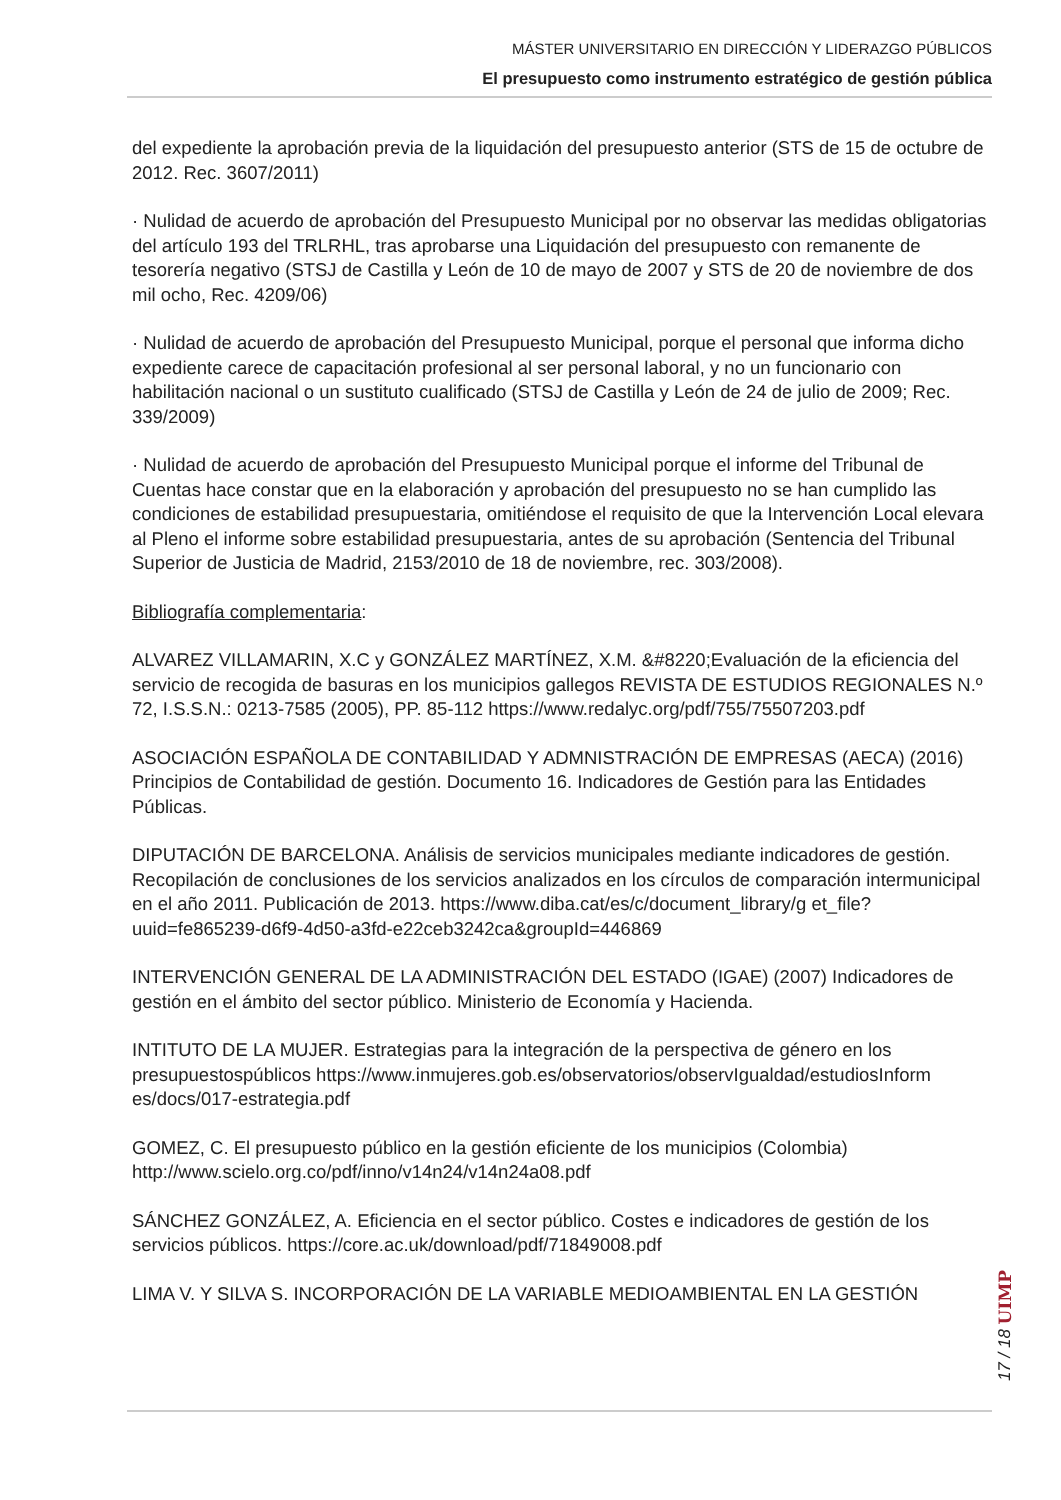MÁSTER UNIVERSITARIO EN DIRECCIÓN Y LIDERAZGO PÚBLICOS
El presupuesto como instrumento estratégico de gestión pública
del expediente la aprobación previa de la liquidación del presupuesto anterior (STS de 15 de octubre de 2012. Rec. 3607/2011)
· Nulidad de acuerdo de aprobación del Presupuesto Municipal por no observar las medidas obligatorias del artículo 193 del TRLRHL, tras aprobarse una Liquidación del presupuesto con remanente de tesorería negativo (STSJ de Castilla y León de 10 de mayo de 2007 y STS de 20 de noviembre de dos mil ocho, Rec. 4209/06)
· Nulidad de acuerdo de aprobación del Presupuesto Municipal, porque el personal que informa dicho expediente carece de capacitación profesional al ser personal laboral, y no un funcionario con habilitación nacional o un sustituto cualificado (STSJ de Castilla y León de 24 de julio de 2009; Rec. 339/2009)
· Nulidad de acuerdo de aprobación del Presupuesto Municipal porque el informe del Tribunal de Cuentas hace constar que en la elaboración y aprobación del presupuesto no se han cumplido las condiciones de estabilidad presupuestaria, omitiéndose el requisito de que la Intervención Local elevara al Pleno el informe sobre estabilidad presupuestaria, antes de su aprobación (Sentencia del Tribunal Superior de Justicia de Madrid, 2153/2010 de 18 de noviembre, rec. 303/2008).
Bibliografía complementaria:
ALVAREZ VILLAMARIN, X.C y GONZÁLEZ MARTÍNEZ, X.M. &#8220;Evaluación de la eficiencia del servicio de recogida de basuras en los municipios gallegos REVISTA DE ESTUDIOS REGIONALES N.º 72, I.S.S.N.: 0213-7585 (2005), PP. 85-112 https://www.redalyc.org/pdf/755/75507203.pdf
ASOCIACIÓN ESPAÑOLA DE CONTABILIDAD Y ADMNISTRACIÓN DE EMPRESAS (AECA) (2016) Principios de Contabilidad de gestión. Documento 16. Indicadores de Gestión para las Entidades Públicas.
DIPUTACIÓN DE BARCELONA. Análisis de servicios municipales mediante indicadores de gestión. Recopilación de conclusiones de los servicios analizados en los círculos de comparación intermunicipal en el año 2011. Publicación de 2013. https://www.diba.cat/es/c/document_library/g et_file?uuid=fe865239-d6f9-4d50-a3fd-e22ceb3242ca&groupId=446869
INTERVENCIÓN GENERAL DE LA ADMINISTRACIÓN DEL ESTADO (IGAE) (2007) Indicadores de gestión en el ámbito del sector público. Ministerio de Economía y Hacienda.
INTITUTO DE LA MUJER. Estrategias para la integración de la perspectiva de género en los presupuestospúblicos https://www.inmujeres.gob.es/observatorios/observIgualdad/estudiosInform es/docs/017-estrategia.pdf
GOMEZ, C. El presupuesto público en la gestión eficiente de los municipios (Colombia) http://www.scielo.org.co/pdf/inno/v14n24/v14n24a08.pdf
SÁNCHEZ GONZÁLEZ, A. Eficiencia en el sector público. Costes e indicadores de gestión de los servicios públicos. https://core.ac.uk/download/pdf/71849008.pdf
LIMA V. Y SILVA S. INCORPORACIÓN DE LA VARIABLE MEDIOAMBIENTAL EN LA GESTIÓN
17 / 18 UIMP